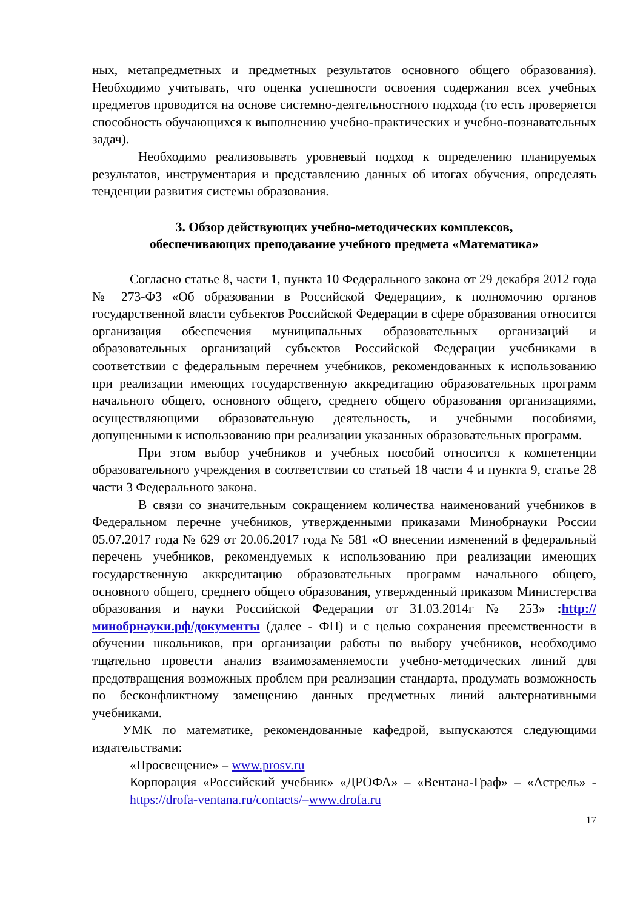ных, метапредметных и предметных результатов основного общего образования). Необходимо учитывать, что оценка успешности освоения содержания всех учебных предметов проводится на основе системно-деятельностного подхода (то есть проверяется способность обучающихся к выполнению учебно-практических и учебно-познавательных задач).
Необходимо реализовывать уровневый подход к определению планируемых результатов, инструментария и представлению данных об итогах обучения, определять тенденции развития системы образования.
3. Обзор действующих учебно-методических комплексов,
обеспечивающих преподавание учебного предмета «Математика»
Согласно статье 8, части 1, пункта 10 Федерального закона от 29 декабря 2012 года № 273-ФЗ «Об образовании в Российской Федерации», к полномочию органов государственной власти субъектов Российской Федерации в сфере образования относится организация обеспечения муниципальных образовательных организаций и образовательных организаций субъектов Российской Федерации учебниками в соответствии с федеральным перечнем учебников, рекомендованных к использованию при реализации имеющих государственную аккредитацию образовательных программ начального общего, основного общего, среднего общего образования организациями, осуществляющими образовательную деятельность, и учебными пособиями, допущенными к использованию при реализации указанных образовательных программ.
При этом выбор учебников и учебных пособий относится к компетенции образовательного учреждения в соответствии со статьей 18 части 4 и пункта 9, статье 28 части 3 Федерального закона.
В связи со значительным сокращением количества наименований учебников в Федеральном перечне учебников, утвержденными приказами Минобрнауки России 05.07.2017 года № 629 от 20.06.2017 года № 581 «О внесении изменений в федеральный перечень учебников, рекомендуемых к использованию при реализации имеющих государственную аккредитацию образовательных программ начального общего, основного общего, среднего общего образования, утвержденный приказом Министерства образования и науки Российской Федерации от 31.03.2014г № 253» :http://минобрнауки.рф/документы (далее - ФП) и с целью сохранения преемственности в обучении школьников, при организации работы по выбору учебников, необходимо тщательно провести анализ взаимозаменяемости учебно-методических линий для предотвращения возможных проблем при реализации стандарта, продумать возможность по бесконфликтному замещению данных предметных линий альтернативными учебниками.
УМК по математике, рекомендованные кафедрой, выпускаются следующими издательствами:
«Просвещение» – www.prosv.ru
Корпорация «Российский учебник» «ДРОФА» – «Вентана-Граф» – «Астрель» - https://drofa-ventana.ru/contacts/–www.drofa.ru
17